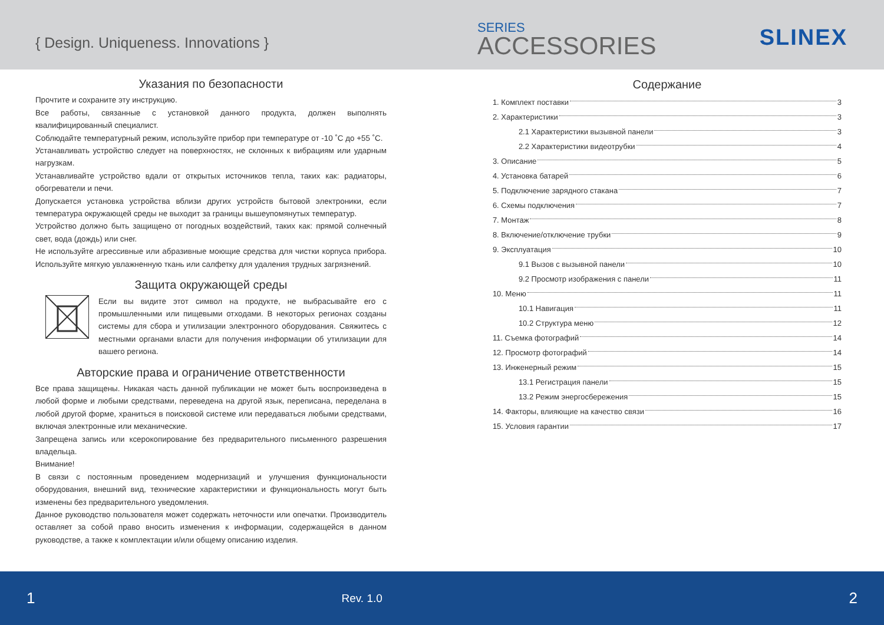{ Design. Uniqueness. Innovations }
SERIES
ACCESSORIES SLINEX
Указания по безопасности
Прочтите и сохраните эту инструкцию.
Все работы, связанные с установкой данного продукта, должен выполнять квалифицированный специалист.
Соблюдайте температурный режим, используйте прибор при температуре от -10 ˚C до +55 ˚C.
Устанавливать устройство следует на поверхностях, не склонных к вибрациям или ударным нагрузкам.
Устанавливайте устройство вдали от открытых источников тепла, таких как: радиаторы, обогреватели и печи.
Допускается установка устройства вблизи других устройств бытовой электроники, если температура окружающей среды не выходит за границы вышеупомянутых температур.
Устройство должно быть защищено от погодных воздействий, таких как: прямой солнечный свет, вода (дождь) или снег.
Не используйте агрессивные или абразивные моющие средства для чистки корпуса прибора. Используйте мягкую увлажненную ткань или салфетку для удаления трудных загрязнений.
Защита окружающей среды
Если вы видите этот символ на продукте, не выбрасывайте его с промышленными или пищевыми отходами. В некоторых регионах созданы системы для сбора и утилизации электронного оборудования. Свяжитесь с местными органами власти для получения информации об утилизации для вашего региона.
Авторские права и ограничение ответственности
Все права защищены. Никакая часть данной публикации не может быть воспроизведена в любой форме и любыми средствами, переведена на другой язык, переписана, переделана в любой другой форме, храниться в поисковой системе или передаваться любыми средствами, включая электронные или механические.
Запрещена запись или ксерокопирование без предварительного письменного разрешения владельца.
Внимание!
В связи с постоянным проведением модернизаций и улучшения функциональности оборудования, внешний вид, технические характеристики и функциональность могут быть изменены без предварительного уведомления.
Данное руководство пользователя может содержать неточности или опечатки. Производитель оставляет за собой право вносить изменения к информации, содержащейся в данном руководстве, а также к комплектации и/или общему описанию изделия.
Содержание
1. Комплект поставки 3
2. Характеристики 3
2.1 Характеристики вызывной панели 3
2.2 Характеристики видеотрубки 4
3. Описание 5
4. Установка батарей 6
5. Подключение зарядного стакана 7
6. Схемы подключения 7
7. Монтаж 8
8. Включение/отключение трубки 9
9. Эксплуатация 10
9.1 Вызов с вызывной панели 10
9.2 Просмотр изображения с панели 11
10. Меню 11
10.1 Навигация 11
10.2 Структура меню 12
11. Съемка фотографий 14
12. Просмотр фотографий 14
13. Инженерный режим 15
13.1 Регистрация панели 15
13.2 Режим энергосбережения 15
14. Факторы, влияющие на качество связи 16
15. Условия гарантии 17
1 Rev. 1.0 2